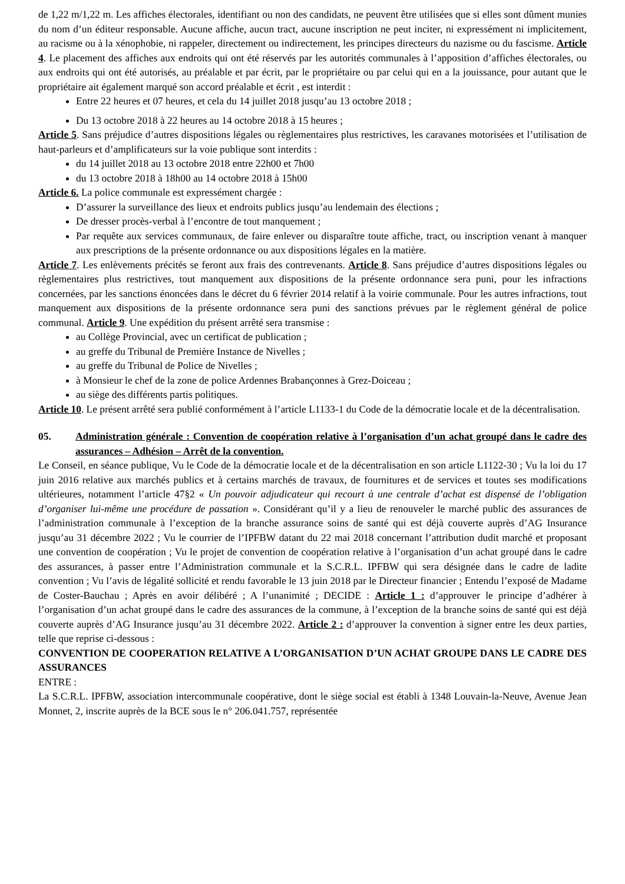de 1,22 m/1,22 m. Les affiches électorales, identifiant ou non des candidats, ne peuvent être utilisées que si elles sont dûment munies du nom d’un éditeur responsable. Aucune affiche, aucun tract, aucune inscription ne peut inciter, ni expressément ni implicitement, au racisme ou à la xénophobie, ni rappeler, directement ou indirectement, les principes directeurs du nazisme ou du fascisme. Article 4. Le placement des affiches aux endroits qui ont été réservés par les autorités communales à l’apposition d’affiches électorales, ou aux endroits qui ont été autorisés, au préalable et par écrit, par le propriétaire ou par celui qui en a la jouissance, pour autant que le propriétaire ait également marqué son accord préalable et écrit , est interdit :
Entre 22 heures et 07 heures, et cela du 14 juillet 2018 jusqu’au 13 octobre 2018 ;
Du 13 octobre 2018 à 22 heures au 14 octobre 2018 à 15 heures ;
Article 5. Sans préjudice d’autres dispositions légales ou règlementaires plus restrictives, les caravanes motorisées et l’utilisation de haut-parleurs et d’amplificateurs sur la voie publique sont interdits :
du 14 juillet 2018 au 13 octobre 2018 entre 22h00 et 7h00
du 13 octobre 2018 à 18h00 au 14 octobre 2018 à 15h00
Article 6. La police communale est expressément chargée :
D’assurer la surveillance des lieux et endroits publics jusqu’au lendemain des élections ;
De dresser procès-verbal à l’encontre de tout manquement ;
Par requête aux services communaux, de faire enlever ou disparaître toute affiche, tract, ou inscription venant à manquer aux prescriptions de la présente ordonnance ou aux dispositions légales en la matière.
Article 7. Les enlèvements précités se feront aux frais des contrevenants. Article 8. Sans préjudice d’autres dispositions légales ou règlementaires plus restrictives, tout manquement aux dispositions de la présente ordonnance sera puni, pour les infractions concernées, par les sanctions énoncées dans le décret du 6 février 2014 relatif à la voirie communale. Pour les autres infractions, tout manquement aux dispositions de la présente ordonnance sera puni des sanctions prévues par le règlement général de police communal. Article 9. Une expédition du présent arrêté sera transmise :
au Collège Provincial, avec un certificat de publication ;
au greffe du Tribunal de Première Instance de Nivelles ;
au greffe du Tribunal de Police de Nivelles ;
à Monsieur le chef de la zone de police Ardennes Brabançonnes à Grez-Doiceau ;
au siège des différents partis politiques.
Article 10. Le présent arrêté sera publié conformément à l’article L1133-1 du Code de la démocratie locale et de la décentralisation.
05. Administration générale : Convention de coopération relative à l’organisation d’un achat groupé dans le cadre des assurances – Adhésion – Arrêt de la convention.
Le Conseil, en séance publique, Vu le Code de la démocratie locale et de la décentralisation en son article L1122-30 ; Vu la loi du 17 juin 2016 relative aux marchés publics et à certains marchés de travaux, de fournitures et de services et toutes ses modifications ultérieures, notamment l’article 47§2 « Un pouvoir adjudicateur qui recourt à une centrale d’achat est dispensé de l’obligation d’organiser lui-même une procédure de passation ». Considérant qu’il y a lieu de renouveler le marché public des assurances de l’administration communale à l’exception de la branche assurance soins de santé qui est déjà couverte auprès d’AG Insurance jusqu’au 31 décembre 2022 ; Vu le courrier de l’IPFBW datant du 22 mai 2018 concernant l’attribution dudit marché et proposant une convention de coopération ; Vu le projet de convention de coopération relative à l’organisation d’un achat groupé dans le cadre des assurances, à passer entre l’Administration communale et la S.C.R.L. IPFBW qui sera désignée dans le cadre de ladite convention ; Vu l’avis de légalité sollicité et rendu favorable le 13 juin 2018 par le Directeur financier ; Entendu l’exposé de Madame de Coster-Bauchau ; Après en avoir délibéré ; A l’unanimité ; DECIDE : Article 1 : d’approuver le principe d’adhérer à l’organisation d’un achat groupé dans le cadre des assurances de la commune, à l’exception de la branche soins de santé qui est déjà couverte auprès d’AG Insurance jusqu’au 31 décembre 2022. Article 2 : d’approuver la convention à signer entre les deux parties, telle que reprise ci-dessous :
CONVENTION DE COOPERATION RELATIVE A L’ORGANISATION D’UN ACHAT GROUPE DANS LE CADRE DES ASSURANCES
ENTRE :
La S.C.R.L. IPFBW, association intercommunale coopérative, dont le siège social est établi à 1348 Louvain-la-Neuve, Avenue Jean Monnet, 2, inscrite auprès de la BCE sous le n° 206.041.757, représentée